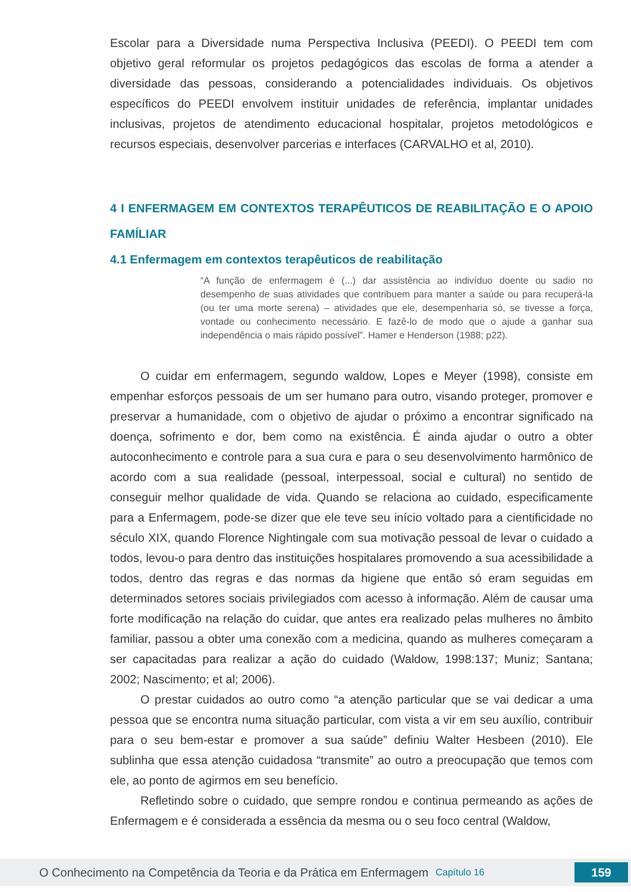Escolar para a Diversidade numa Perspectiva Inclusiva (PEEDI). O PEEDI tem com objetivo geral reformular os projetos pedagógicos das escolas de forma a atender a diversidade das pessoas, considerando a potencialidades individuais. Os objetivos específicos do PEEDI envolvem instituir unidades de referência, implantar unidades inclusivas, projetos de atendimento educacional hospitalar, projetos metodológicos e recursos especiais, desenvolver parcerias e interfaces (CARVALHO et al, 2010).
4 I ENFERMAGEM EM CONTEXTOS TERAPÊUTICOS DE REABILITAÇÃO E O APOIO FAMÍLIAR
4.1 Enfermagem em contextos terapêuticos de reabilitação
“A função de enfermagem é (...) dar assistência ao indivíduo doente ou sadio no desempenho de suas atividades que contribuem para manter a saúde ou para recuperá-la (ou ter uma morte serena) – atividades que ele, desempenharia só, se tivesse a força, vontade ou conhecimento necessário. E fazê-lo de modo que o ajude a ganhar sua independência o mais rápido possível”. Hamer e Henderson (1988; p22).
O cuidar em enfermagem, segundo waldow, Lopes e Meyer (1998), consiste em empenhar esforços pessoais de um ser humano para outro, visando proteger, promover e preservar a humanidade, com o objetivo de ajudar o próximo a encontrar significado na doença, sofrimento e dor, bem como na existência. É ainda ajudar o outro a obter autoconhecimento e controle para a sua cura e para o seu desenvolvimento harmônico de acordo com a sua realidade (pessoal, interpessoal, social e cultural) no sentido de conseguir melhor qualidade de vida. Quando se relaciona ao cuidado, especificamente para a Enfermagem, pode-se dizer que ele teve seu início voltado para a cientificidade no século XIX, quando Florence Nightingale com sua motivação pessoal de levar o cuidado a todos, levou-o para dentro das instituições hospitalares promovendo a sua acessibilidade a todos, dentro das regras e das normas da higiene que então só eram seguidas em determinados setores sociais privilegiados com acesso à informação. Além de causar uma forte modificação na relação do cuidar, que antes era realizado pelas mulheres no âmbito familiar, passou a obter uma conexão com a medicina, quando as mulheres começaram a ser capacitadas para realizar a ação do cuidado (Waldow, 1998:137; Muniz; Santana; 2002; Nascimento; et al; 2006).
O prestar cuidados ao outro como “a atenção particular que se vai dedicar a uma pessoa que se encontra numa situação particular, com vista a vir em seu auxílio, contribuir para o seu bem-estar e promover a sua saúde” definiu Walter Hesbeen (2010). Ele sublinha que essa atenção cuidadosa “transmite” ao outro a preocupação que temos com ele, ao ponto de agirmos em seu benefício.
Refletindo sobre o cuidado, que sempre rondou e continua permeando as ações de Enfermagem e é considerada a essência da mesma ou o seu foco central (Waldow,
O Conhecimento na Competência da Teoria e da Prática em Enfermagem Capítulo 16 159